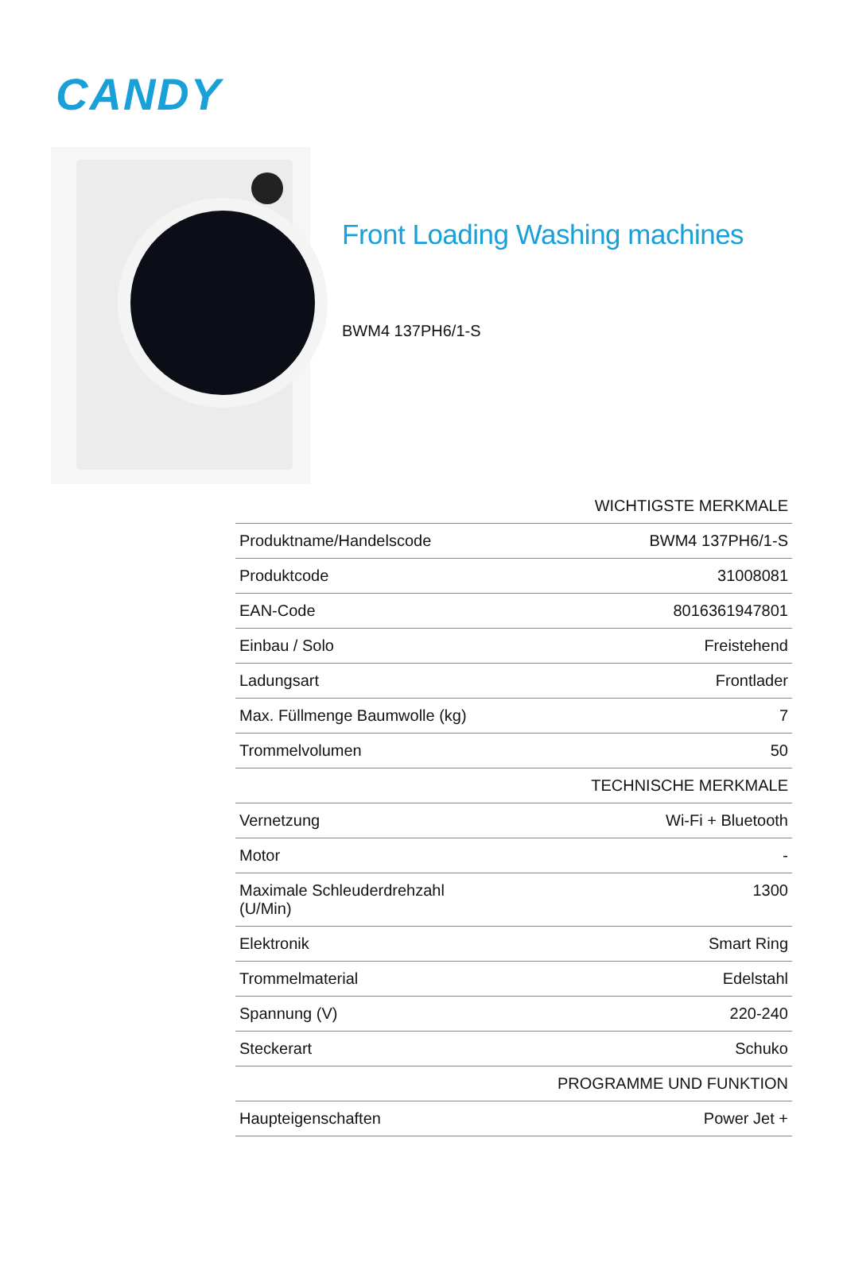CANDY
Front Loading Washing machines
BWM4 137PH6/1-S
| | WICHTIGSTE MERKMALE |
| Produktname/Handelscode | BWM4 137PH6/1-S |
| Produktcode | 31008081 |
| EAN-Code | 8016361947801 |
| Einbau / Solo | Freistehend |
| Ladungsart | Frontlader |
| Max. Füllmenge Baumwolle (kg) | 7 |
| Trommelvolumen | 50 |
| | TECHNISCHE MERKMALE |
| Vernetzung | Wi-Fi + Bluetooth |
| Motor | - |
| Maximale Schleuderdrehzahl (U/Min) | 1300 |
| Elektronik | Smart Ring |
| Trommelmaterial | Edelstahl |
| Spannung (V) | 220-240 |
| Steckerart | Schuko |
| | PROGRAMME UND FUNKTION |
| Haupteigenschaften | Power Jet + |